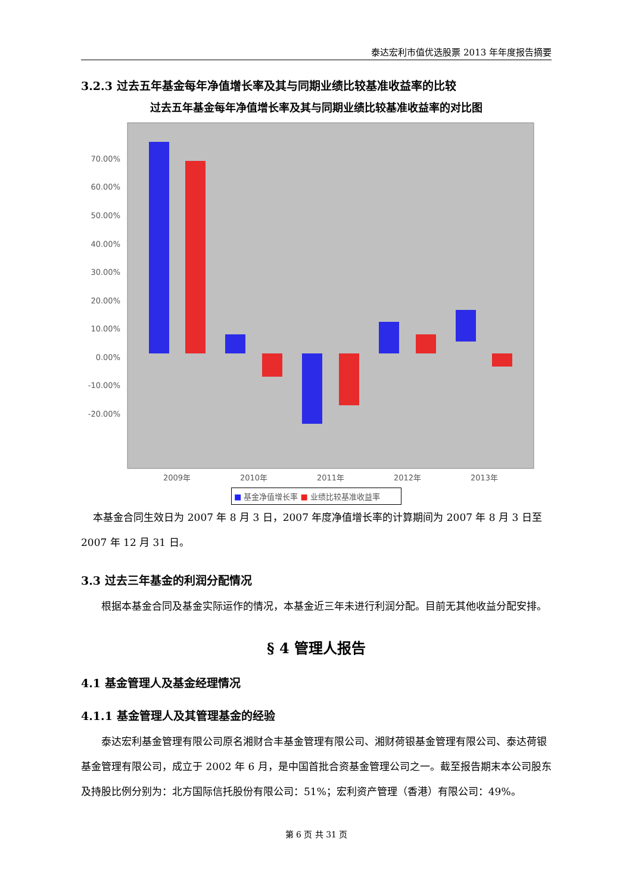泰达宏利市值优选股票 2013 年年度报告摘要
3.2.3 过去五年基金每年净值增长率及其与同期业绩比较基准收益率的比较
过去五年基金每年净值增长率及其与同期业绩比较基准收益率的对比图
70.00%
60.00%
50.00%
40.00%
30.00%
20.00%
10.00%
0.00%
-10.00%
-20.00%
2009年
2010年
2011年
2012年
2013年
■ 基金净值增长率 ■ 业绩比较基准收益率
本基金合同生效日为 2007 年 8 月 3 日，2007 年度净值增长率的计算期间为 2007 年 8 月 3 日至 2007 年 12 月 31 日。
3.3 过去三年基金的利润分配情况
根据本基金合同及基金实际运作的情况，本基金近三年未进行利润分配。目前无其他收益分配安排。
§ 4 管理人报告
4.1 基金管理人及基金经理情况
4.1.1 基金管理人及其管理基金的经验
泰达宏利基金管理有限公司原名湘财合丰基金管理有限公司、湘财荷银基金管理有限公司、泰达荷银基金管理有限公司，成立于 2002 年 6 月，是中国首批合资基金管理公司之一。截至报告期末本公司股东及持股比例分别为：北方国际信托股份有限公司：51%；宏利资产管理（香港）有限公司：49%。
第 6 页 共 31 页